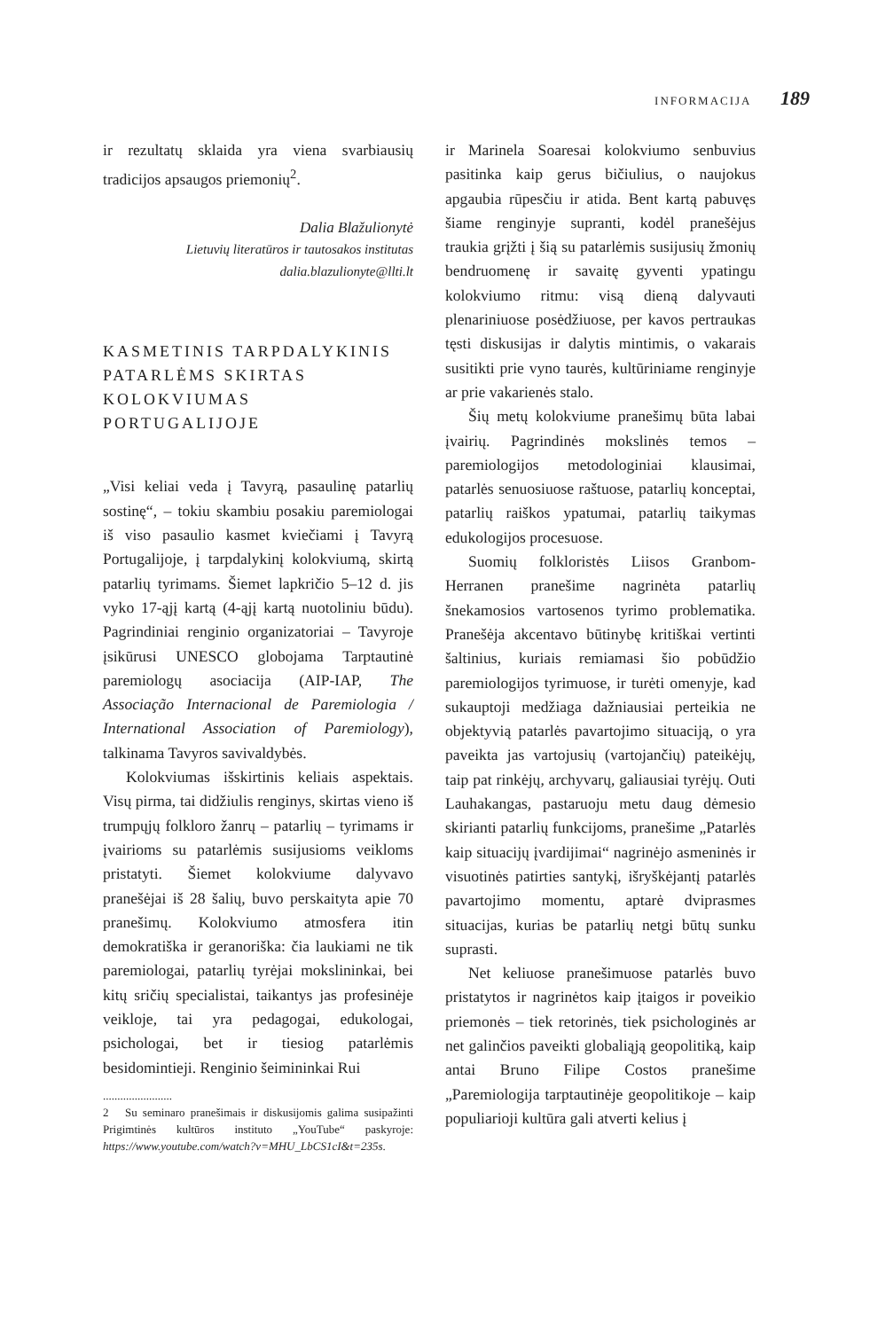INFORMACIJA 189
ir rezultatų sklaida yra viena svarbiausių tradicijos apsaugos priemonių<sup>2</sup>.
Dalia Blažulionytė
Lietuvių literatūros ir tautosakos institutas
dalia.blazulionyte@llti.lt
KASMETINIS TARPDALYKINIS PATARLĖMS SKIRTAS KOLOKVIUMAS PORTUGALIJOJE
„Visi keliai veda į Tavyrą, pasaulinę patarlių sostinę“, – tokiu skambiu posakiu paremiologai iš viso pasaulio kasmet kviečiami į Tavyrą Portugalijoje, į tarpdalykinį kolokviumą, skirtą patarlių tyrimams. Šiemet lapkričio 5–12 d. jis vyko 17-ąjį kartą (4-ąjį kartą nuotoliniu būdu). Pagrindiniai renginio organizatoriai – Tavyroje įsikūrusi UNESCO globojama Tarptautinė paremiologų asociacija (AIP-IAP, The Associação Internacional de Paremiologia / International Association of Paremiology), talkinama Tavyros savivaldybės.
Kolokviumas išskirtinis keliais aspektais. Visų pirma, tai didžiulis renginys, skirtas vieno iš trumpųjų folkloro žanrų – patarlių – tyrimams ir įvairioms su patarlėmis susijusioms veikloms pristatyti. Šiemet kolokviume dalyvavo pranešėjai iš 28 šalių, buvo perskaityta apie 70 pranešimų. Kolokviumo atmosfera itin demokratiška ir geranoriška: čia laukiami ne tik paremiologai, patarlių tyrėjai mokslininkai, bei kitų sričių specialistai, taikantys jas profesinėje veikloje, tai yra pedagogai, edukologai, psichologai, bet ir tiesiog patarlėmis besidomintieji. Renginio šeimininkai Rui
........................
2 Su seminaro pranešimais ir diskusijomis galima susipažinti Prigimtinės kultūros instituto „YouTube“ paskyroje: https://www.youtube.com/watch?v=MHU_LbCS1cI&t=235s.
ir Marinela Soaresai kolokviumo senbuvius pasitinka kaip gerus bičiulius, o naujokus apgaubia rūpesčiu ir atida. Bent kartą pabuvęs šiame renginyje supranti, kodėl pranešėjus traukia grįžti į šią su patarlėmis susijusių žmonių bendruomenę ir savaitę gyventi ypatingu kolokviumo ritmu: visą dieną dalyvauti plenariniuose posėdžiuose, per kavos pertraukas tęsti diskusijas ir dalytis mintimis, o vakarais susitikti prie vyno taurės, kultūriniame renginyje ar prie vakarienės stalo.
Šių metų kolokviume pranešimų būta labai įvairių. Pagrindinės mokslinės temos – paremiologijos metodologiniai klausimai, patarlės senuosiuose raštuose, patarlių konceptai, patarlių raiškos ypatumai, patarlių taikymas edukologijos procesuose.
Suomių folkloristės Liisos Granbom-Herranen pranešime nagrinėta patarlių šnekamosios vartosenos tyrimo problematika. Pranešėja akcentavo būtinybę kritiškai vertinti šaltinius, kuriais remiamasi šio pobūdžio paremiologijos tyrimuose, ir turėti omenyje, kad sukauptoji medžiaga dažniausiai perteikia ne objektyvią patarlės pavartojimo situaciją, o yra paveikta jas vartojusių (vartojančių) pateikėjų, taip pat rinkėjų, archyvarų, galiausiai tyrėjų. Outi Lauhakangas, pastaruoju metu daug dėmesio skirianti patarlių funkcijoms, pranešime „Patarlės kaip situacijų įvardijimai“ nagrinėjo asmeninės ir visuotinės patirties santykį, išryškėjantį patarlės pavartojimo momentu, aptarė dviprasmes situacijas, kurias be patarlių netgi būtų sunku suprasti.
Net keliuose pranešimuose patarlės buvo pristatytos ir nagrinėtos kaip įtaigos ir poveikio priemonės – tiek retorinės, tiek psichologinės ar net galinčios paveikti globaliąją geopolitiką, kaip antai Bruno Filipe Costos pranešime „Paremiologija tarptautinėje geopolitikoje – kaip populiarioji kultūra gali atverti kelius į